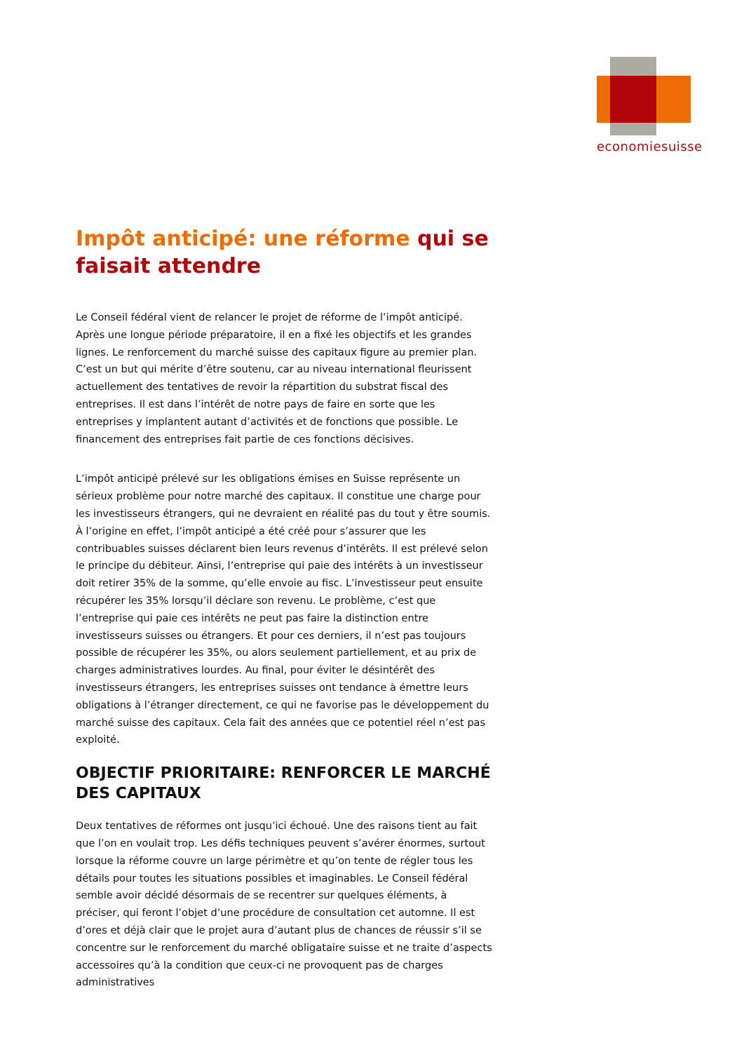economiesuisse
Impôt anticipé: une réforme qui se faisait attendre
Le Conseil fédéral vient de relancer le projet de réforme de l’impôt anticipé. Après une longue période préparatoire, il en a fixé les objectifs et les grandes lignes. Le renforcement du marché suisse des capitaux figure au premier plan. C’est un but qui mérite d’être soutenu, car au niveau international fleurissent actuellement des tentatives de revoir la répartition du substrat fiscal des entreprises. Il est dans l’intérêt de notre pays de faire en sorte que les entreprises y implantent autant d’activités et de fonctions que possible. Le financement des entreprises fait partie de ces fonctions décisives.
L’impôt anticipé prélevé sur les obligations émises en Suisse représente un sérieux problème pour notre marché des capitaux. Il constitue une charge pour les investisseurs étrangers, qui ne devraient en réalité pas du tout y être soumis. À l’origine en effet, l’impôt anticipé a été créé pour s’assurer que les contribuables suisses déclarent bien leurs revenus d’intérêts. Il est prélevé selon le principe du débiteur. Ainsi, l’entreprise qui paie des intérêts à un investisseur doit retirer 35% de la somme, qu’elle envoie au fisc. L’investisseur peut ensuite récupérer les 35% lorsqu’il déclare son revenu. Le problème, c’est que l’entreprise qui paie ces intérêts ne peut pas faire la distinction entre investisseurs suisses ou étrangers. Et pour ces derniers, il n’est pas toujours possible de récupérer les 35%, ou alors seulement partiellement, et au prix de charges administratives lourdes. Au final, pour éviter le désintérêt des investisseurs étrangers, les entreprises suisses ont tendance à émettre leurs obligations à l’étranger directement, ce qui ne favorise pas le développement du marché suisse des capitaux. Cela fait des années que ce potentiel réel n’est pas exploité.
OBJECTIF PRIORITAIRE: RENFORCER LE MARCHÉ DES CAPITAUX
Deux tentatives de réformes ont jusqu’ici échoué. Une des raisons tient au fait que l’on en voulait trop. Les défis techniques peuvent s’avérer énormes, surtout lorsque la réforme couvre un large périmètre et qu’on tente de régler tous les détails pour toutes les situations possibles et imaginables. Le Conseil fédéral semble avoir décidé désormais de se recentrer sur quelques éléments, à préciser, qui feront l’objet d’une procédure de consultation cet automne. Il est d’ores et déjà clair que le projet aura d’autant plus de chances de réussir s’il se concentre sur le renforcement du marché obligataire suisse et ne traite d’aspects accessoires qu’à la condition que ceux-ci ne provoquent pas de charges administratives